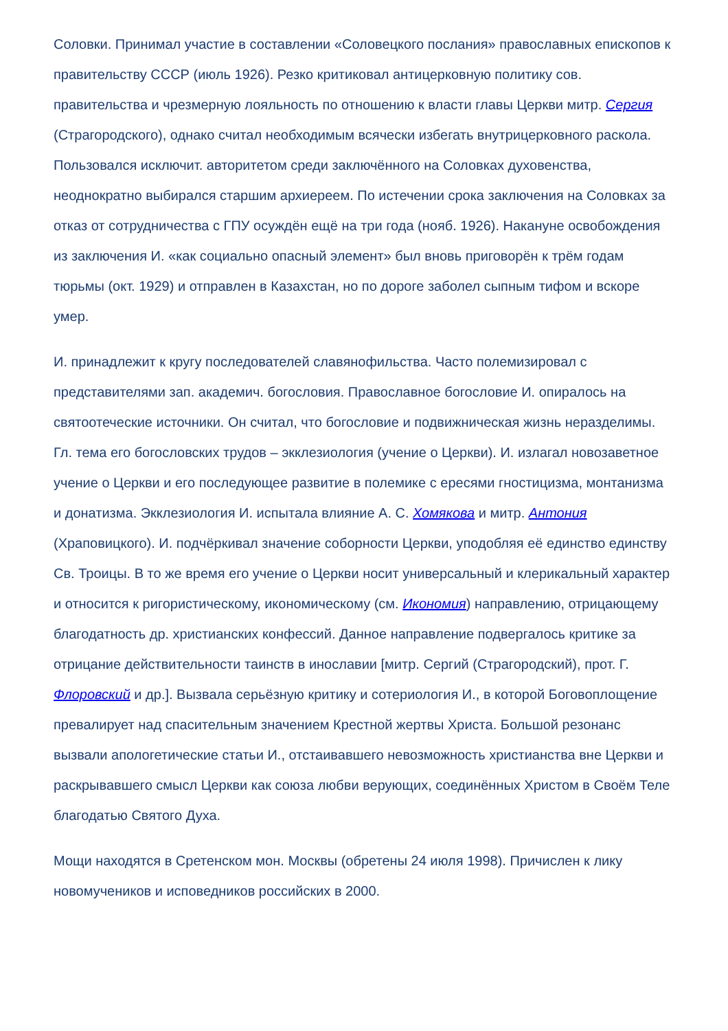Соловки. Принимал участие в составлении «Соловецкого послания» православных епископов к правительству СССР (июль 1926). Резко критиковал антицерковную политику сов. правительства и чрезмерную лояльность по отношению к власти главы Церкви митр. Сергия (Страгородского), однако считал необходимым всячески избегать внутрицерковного раскола. Пользовался исключит. авторитетом среди заключённого на Соловках духовенства, неоднократно выбирался старшим архиереем. По истечении срока заключения на Соловках за отказ от сотрудничества с ГПУ осуждён ещё на три года (нояб. 1926). Накануне освобождения из заключения И. «как социально опасный элемент» был вновь приговорён к трём годам тюрьмы (окт. 1929) и отправлен в Казахстан, но по дороге заболел сыпным тифом и вскоре умер.
И. принадлежит к кругу последователей славянофильства. Часто полемизировал с представителями зап. академич. богословия. Православное богословие И. опиралось на святоотеческие источники. Он считал, что богословие и подвижническая жизнь неразделимы. Гл. тема его богословских трудов – экклезиология (учение о Церкви). И. излагал новозаветное учение о Церкви и его последующее развитие в полемике с ересями гностицизма, монтанизма и донатизма. Экклезиология И. испытала влияние А. С. Хомякова и митр. Антония (Храповицкого). И. подчёркивал значение соборности Церкви, уподобляя её единство единству Св. Троицы. В то же время его учение о Церкви носит универсальный и клерикальный характер и относится к ригористическому, икономическому (см. Икономия) направлению, отрицающему благодатность др. христианских конфессий. Данное направление подвергалось критике за отрицание действительности таинств в инославии [митр. Сергий (Страгородский), прот. Г. Флоровский и др.]. Вызвала серьёзную критику и сотериология И., в которой Боговоплощение превалирует над спасительным значением Крестной жертвы Христа. Большой резонанс вызвали апологетические статьи И., отстаивавшего невозможность христианства вне Церкви и раскрывавшего смысл Церкви как союза любви верующих, соединённых Христом в Своём Теле благодатью Святого Духа.
Мощи находятся в Сретенском мон. Москвы (обретены 24 июля 1998). Причислен к лику новомучеников и исповедников российских в 2000.